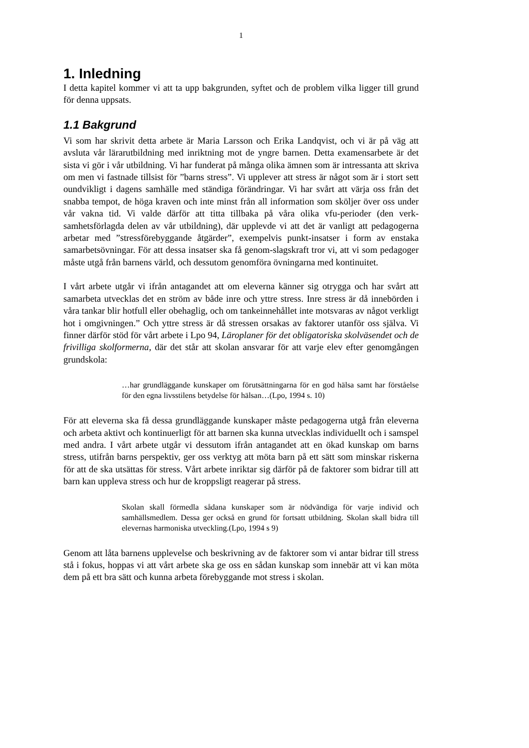1
1. Inledning
I detta kapitel kommer vi att ta upp bakgrunden, syftet och de problem vilka ligger till grund för denna uppsats.
1.1 Bakgrund
Vi som har skrivit detta arbete är Maria Larsson och Erika Landqvist, och vi är på väg att avsluta vår lärarutbildning med inriktning mot de yngre barnen. Detta examensarbete är det sista vi gör i vår utbildning. Vi har funderat på många olika ämnen som är intressanta att skriva om men vi fastnade tillsist för ”barns stress”. Vi upplever att stress är något som är i stort sett oundvikligt i dagens samhälle med ständiga förändringar. Vi har svårt att värja oss från det snabba tempot, de höga kraven och inte minst från all information som sköljer över oss under vår vakna tid. Vi valde därför att titta tillbaka på våra olika vfu-perioder (den verk-samhetsförlagda delen av vår utbildning), där upplevde vi att det är vanligt att pedagogerna arbetar med ”stressförebyggande åtgärder”, exempelvis punkt-insatser i form av enstaka samarbetsövningar. För att dessa insatser ska få genom-slagskraft tror vi, att vi som pedagoger måste utgå från barnens värld, och dessutom genomföra övningarna med kontinuitet.
I vårt arbete utgår vi ifrån antagandet att om eleverna känner sig otrygga och har svårt att samarbeta utvecklas det en ström av både inre och yttre stress. Inre stress är då innebörden i våra tankar blir hotfull eller obehaglig, och om tankeinnehållet inte motsvaras av något verkligt hot i omgivningen.” Och yttre stress är då stressen orsakas av faktorer utanför oss själva. Vi finner därför stöd för vårt arbete i Lpo 94, Läroplaner för det obligatoriska skolväsendet och de frivilliga skolformerna, där det står att skolan ansvarar för att varje elev efter genomgången grundskola:
…har grundläggande kunskaper om förutsättningarna för en god hälsa samt har förståelse för den egna livsstilens betydelse för hälsan…(Lpo, 1994 s. 10)
För att eleverna ska få dessa grundläggande kunskaper måste pedagogerna utgå från eleverna och arbeta aktivt och kontinuerligt för att barnen ska kunna utvecklas individuellt och i samspel med andra. I vårt arbete utgår vi dessutom ifrån antagandet att en ökad kunskap om barns stress, utifrån barns perspektiv, ger oss verktyg att möta barn på ett sätt som minskar riskerna för att de ska utsättas för stress. Vårt arbete inriktar sig därför på de faktorer som bidrar till att barn kan uppleva stress och hur de kroppsligt reagerar på stress.
Skolan skall förmedla sådana kunskaper som är nödvändiga för varje individ och samhällsmedlem. Dessa ger också en grund för fortsatt utbildning. Skolan skall bidra till elevernas harmoniska utveckling.(Lpo, 1994 s 9)
Genom att låta barnens upplevelse och beskrivning av de faktorer som vi antar bidrar till stress stå i fokus, hoppas vi att vårt arbete ska ge oss en sådan kunskap som innebär att vi kan möta dem på ett bra sätt och kunna arbeta förebyggande mot stress i skolan.